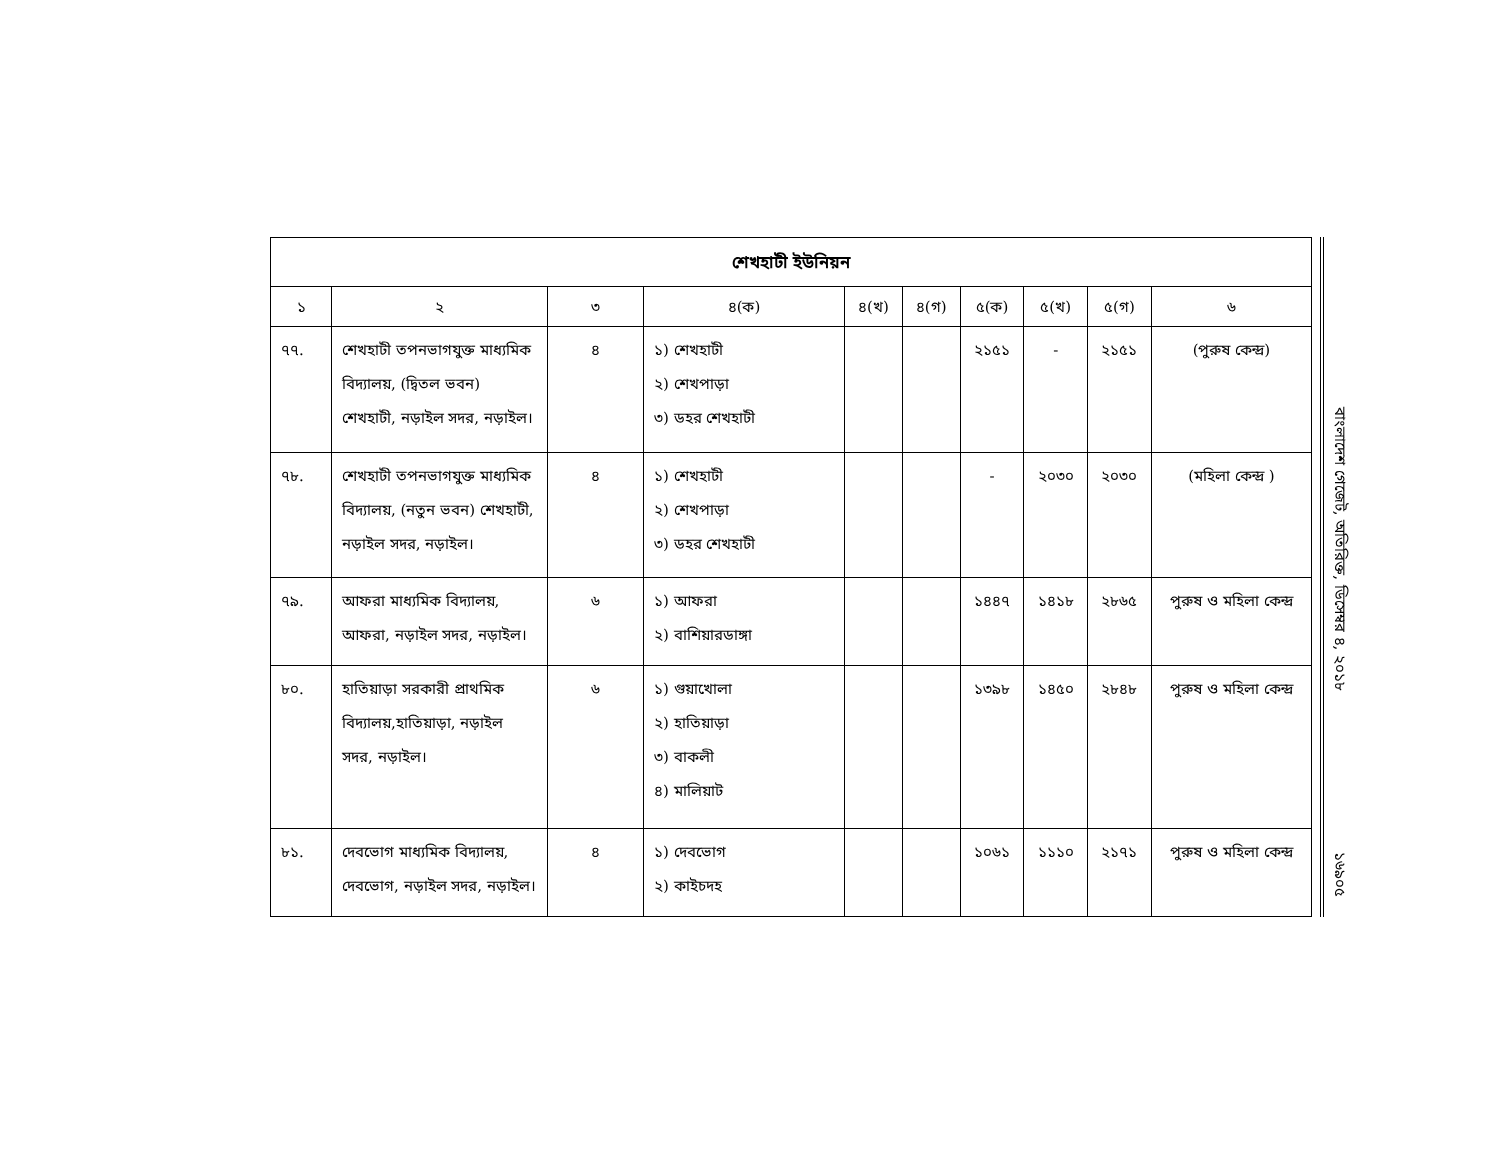| শেখহাটী ইউনিয়ন | | | | | | | | | |
| --- | --- | --- | --- | --- | --- | --- | --- | --- | --- |
| ১ | ২ | ৩ | ৪(ক) | ৪(খ) | ৪(গ) | ৫(ক) | ৫(খ) | ৫(গ) | ৬ |
| ৭৭. | শেখহাটী তপনভাগযুক্ত মাধ্যমিক বিদ্যালয়, (দ্বিতল ভবন) শেখহাটী, নড়াইল সদর, নড়াইল। | ৪ | ১) শেখহাটী ২) শেখপাড়া ৩) ডহর শেখহাটী | | | ২১৫১ | - | ২১৫১ | (পুরুষ কেন্দ্র) |
| ৭৮. | শেখহাটী তপনভাগযুক্ত মাধ্যমিক বিদ্যালয়, (নতুন ভবন) শেখহাটী, নড়াইল সদর, নড়াইল। | ৪ | ১) শেখহাটী ২) শেখপাড়া ৩) ডহর শেখহাটী | | | - | ২০৩০ | ২০৩০ | (মহিলা কেন্দ্র ) |
| ৭৯. | আফরা মাধ্যমিক বিদ্যালয়, আফরা, নড়াইল সদর, নড়াইল। | ৬ | ১) আফরা ২) বাশিয়ারডাঙ্গা | | | ১৪৪৭ | ১৪১৮ | ২৮৬৫ | পুরুষ ও মহিলা কেন্দ্র |
| ৮০. | হাতিয়াড়া সরকারী প্রাথমিক বিদ্যালয়,হাতিয়াড়া, নড়াইল সদর, নড়াইল। | ৬ | ১) গুয়াখোলা ২) হাতিয়াড়া ৩) বাকলী ৪) মালিয়াট | | | ১৩৯৮ | ১৪৫০ | ২৮৪৮ | পুরুষ ও মহিলা কেন্দ্র |
| ৮১. | দেবভোগ মাধ্যমিক বিদ্যালয়, দেবভোগ, নড়াইল সদর, নড়াইল। | ৪ | ১) দেবভোগ ২) কাইচদহ | | | ১০৬১ | ১১১০ | ২১৭১ | পুরুষ ও মহিলা কেন্দ্র |
বাংলাদেশ গেজেট, অতিরিক্ত, ডিসেম্বর ৪, ২০১৮
১৬৯০৫